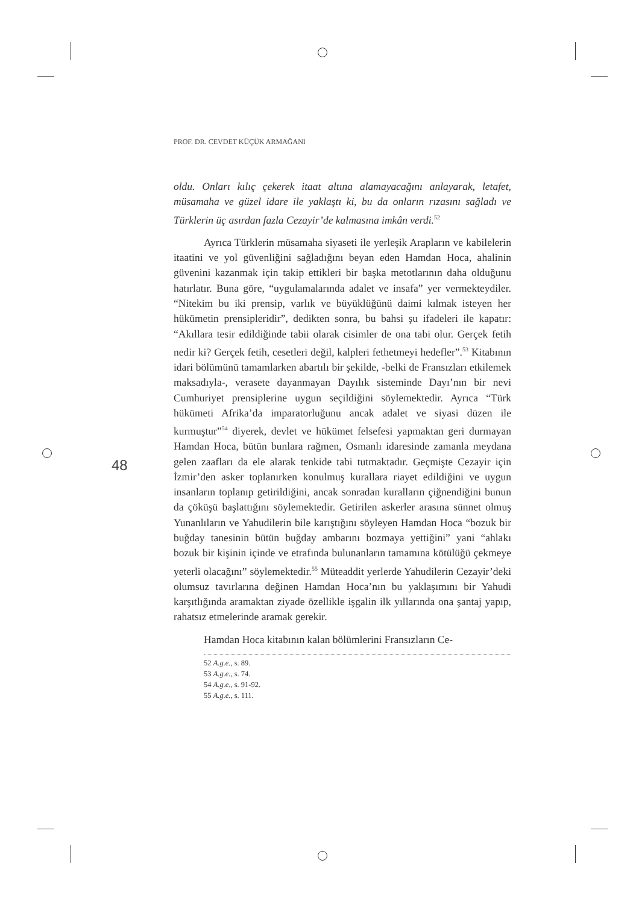PROF. DR. CEVDET KÜÇÜK ARMAĞANI
48
oldu. Onları kılıç çekerek itaat altına alamayacağını anlayarak, letafet, müsamaha ve güzel idare ile yaklaştı ki, bu da onların rızasını sağladı ve Türklerin üç asırdan fazla Cezayir’de kalmasına imkân verdi.<sup>52</sup>
Ayrıca Türklerin müsamaha siyaseti ile yerleşik Arapların ve kabilelerin itaatini ve yol güvenliğini sağladığını beyan eden Hamdan Hoca, ahalinin güvenini kazanmak için takip ettikleri bir başka metotlarının daha olduğunu hatırlatır. Buna göre, “uygulamalarında adalet ve insafa” yer vermekteydiler. “Nitekim bu iki prensip, varlık ve büyüklüğünü daimi kılmak isteyen her hükümetin prensipleridir”, dedikten sonra, bu bahsi şu ifadeleri ile kapatır: “Akıllara tesir edildiğinde tabii olarak cisimler de ona tabi olur. Gerçek fetih nedir ki? Gerçek fetih, cesetleri değil, kalpleri fethetmeyi hedefler”.<sup>53</sup> Kitabının idari bölümünü tamamlarken abartılı bir şekilde, -belki de Fransızları etkilemek maksadıyla-, verasete dayanmayan Dayılık sisteminde Dayı’nın bir nevi Cumhuriyet prensiplerine uygun seçildiğini söylemektedir. Ayrıca “Türk hükümeti Afrika’da imparatorluğunu ancak adalet ve siyasi düzen ile kurmuştur”<sup>54</sup> diyerek, devlet ve hükümet felsefesi yapmaktan geri durmayan Hamdan Hoca, bütün bunlara rağmen, Osmanlı idaresinde zamanla meydana gelen zaafları da ele alarak tenkide tabi tutmaktadır. Geçmişte Cezayir için İzmir’den asker toplanırken konulmuş kurallara riayet edildiğini ve uygun insanların toplanıp getirildiğini, ancak sonradan kuralların çiğnendiğini bunun da çöküşü başlattığını söylemektedir. Getirilen askerler arasına sünnet olmuş Yunanlıların ve Yahudilerin bile karıştığını söyleyen Hamdan Hoca “bozuk bir buğday tanesinin bütün buğday ambarını bozmaya yettiğini” yani “ahlakı bozuk bir kişinin içinde ve etrafında bulunanların tamamına kötülüğü çekmeye yeterli olacağını” söylemektedir.<sup>55</sup> Müteaddit yerlerde Yahudilerin Cezayir’deki olumsuz tavırlarına değinen Hamdan Hoca’nın bu yaklaşımını bir Yahudi karşıtlığında aramaktan ziyade özellikle işgalin ilk yıllarında ona şantaj yapıp, rahatsız etmelerinde aramak gerekir.
Hamdan Hoca kitabının kalan bölümlerini Fransızların Ce-
52 A.g.e., s. 89.
53 A.g.e., s. 74.
54 A.g.e., s. 91-92.
55 A.g.e., s. 111.